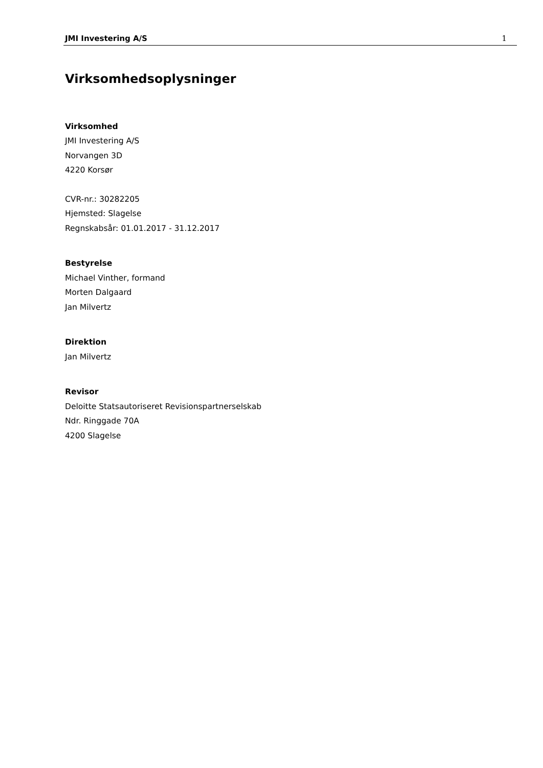JMI Investering A/S 1
Virksomhedsoplysninger
Virksomhed
JMI Investering A/S
Norvangen 3D
4220 Korsør
CVR-nr.: 30282205
Hjemsted: Slagelse
Regnskabsår: 01.01.2017 - 31.12.2017
Bestyrelse
Michael Vinther, formand
Morten Dalgaard
Jan Milvertz
Direktion
Jan Milvertz
Revisor
Deloitte Statsautoriseret Revisionspartnerselskab
Ndr. Ringgade 70A
4200 Slagelse